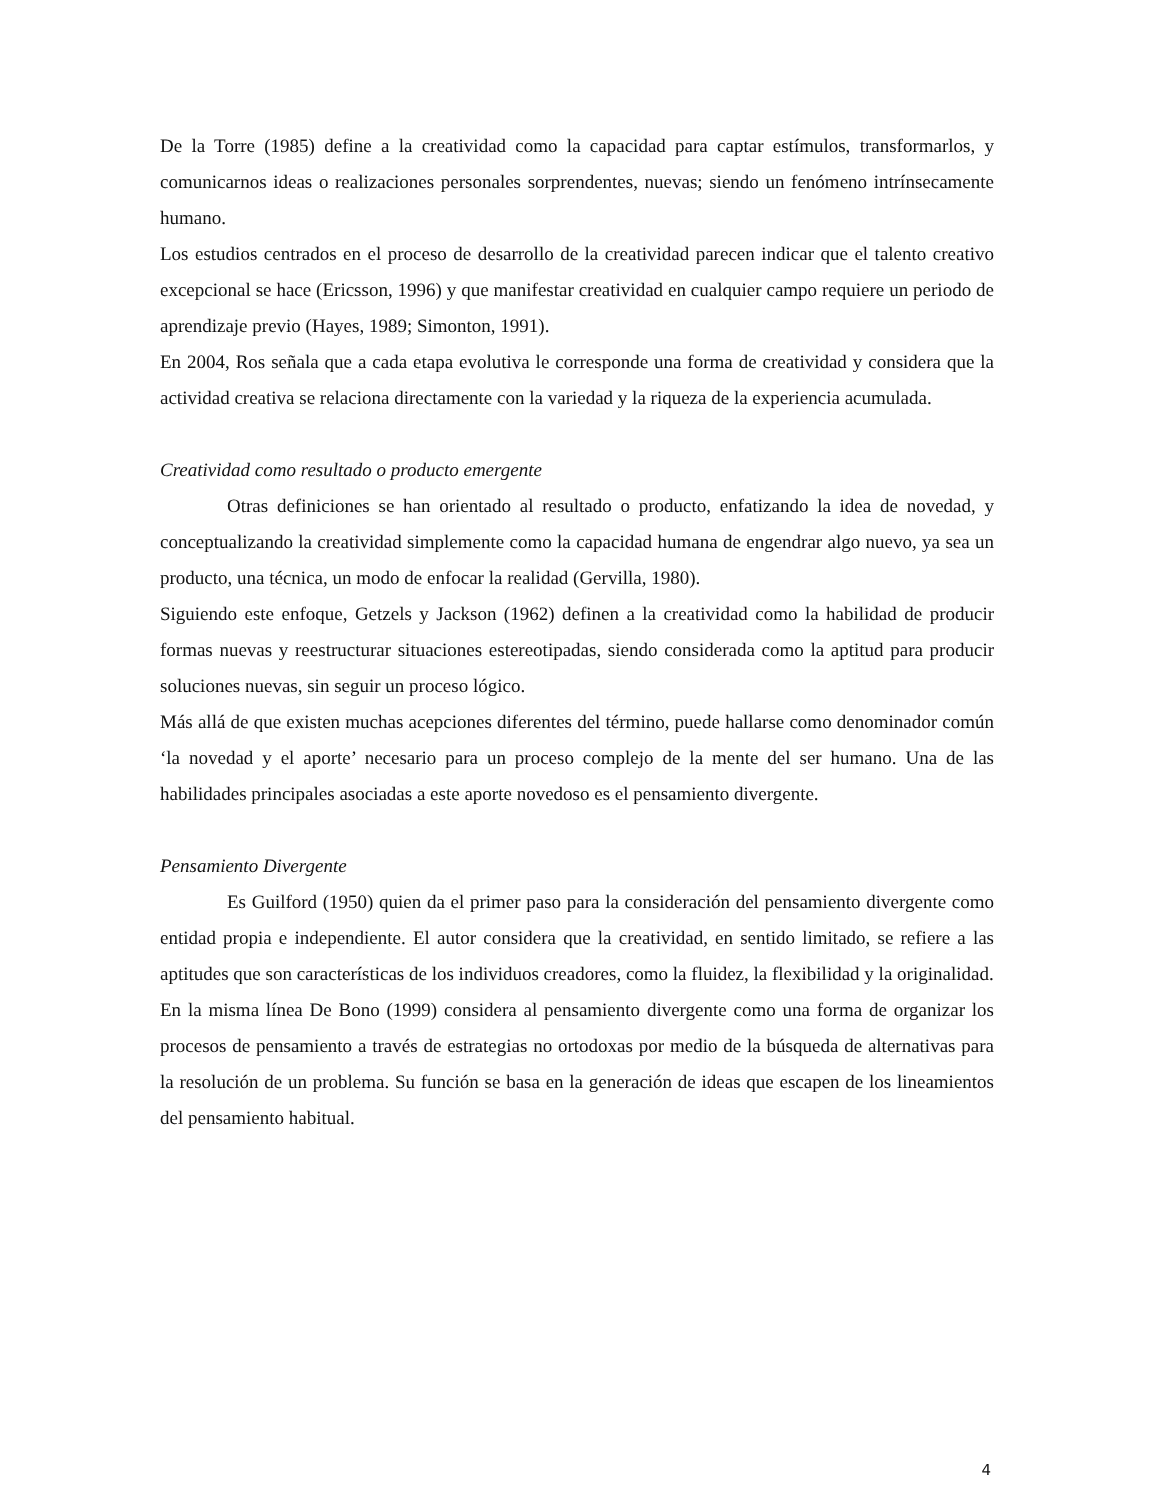De la Torre (1985) define a la creatividad como la capacidad para captar estímulos, transformarlos, y comunicarnos ideas o realizaciones personales sorprendentes, nuevas; siendo un fenómeno intrínsecamente humano.
Los estudios centrados en el proceso de desarrollo de la creatividad parecen indicar que el talento creativo excepcional se hace (Ericsson, 1996) y que manifestar creatividad en cualquier campo requiere un periodo de aprendizaje previo (Hayes, 1989; Simonton, 1991).
En 2004, Ros señala que a cada etapa evolutiva le corresponde una forma de creatividad y considera que la actividad creativa se relaciona directamente con la variedad y la riqueza de la experiencia acumulada.
Creatividad como resultado o producto emergente
Otras definiciones se han orientado al resultado o producto, enfatizando la idea de novedad, y conceptualizando la creatividad simplemente como la capacidad humana de engendrar algo nuevo, ya sea un producto, una técnica, un modo de enfocar la realidad (Gervilla, 1980).
Siguiendo este enfoque, Getzels y Jackson (1962) definen a la creatividad como la habilidad de producir formas nuevas y reestructurar situaciones estereotipadas, siendo considerada como la aptitud para producir soluciones nuevas, sin seguir un proceso lógico.
Más allá de que existen muchas acepciones diferentes del término, puede hallarse como denominador común ‘la novedad y el aporte’ necesario para un proceso complejo de la mente del ser humano. Una de las habilidades principales asociadas a este aporte novedoso es el pensamiento divergente.
Pensamiento Divergente
Es Guilford (1950) quien da el primer paso para la consideración del pensamiento divergente como entidad propia e independiente. El autor considera que la creatividad, en sentido limitado, se refiere a las aptitudes que son características de los individuos creadores, como la fluidez, la flexibilidad y la originalidad.
En la misma línea De Bono (1999) considera al pensamiento divergente como una forma de organizar los procesos de pensamiento a través de estrategias no ortodoxas por medio de la búsqueda de alternativas para la resolución de un problema. Su función se basa en la generación de ideas que escapen de los lineamientos del pensamiento habitual.
4